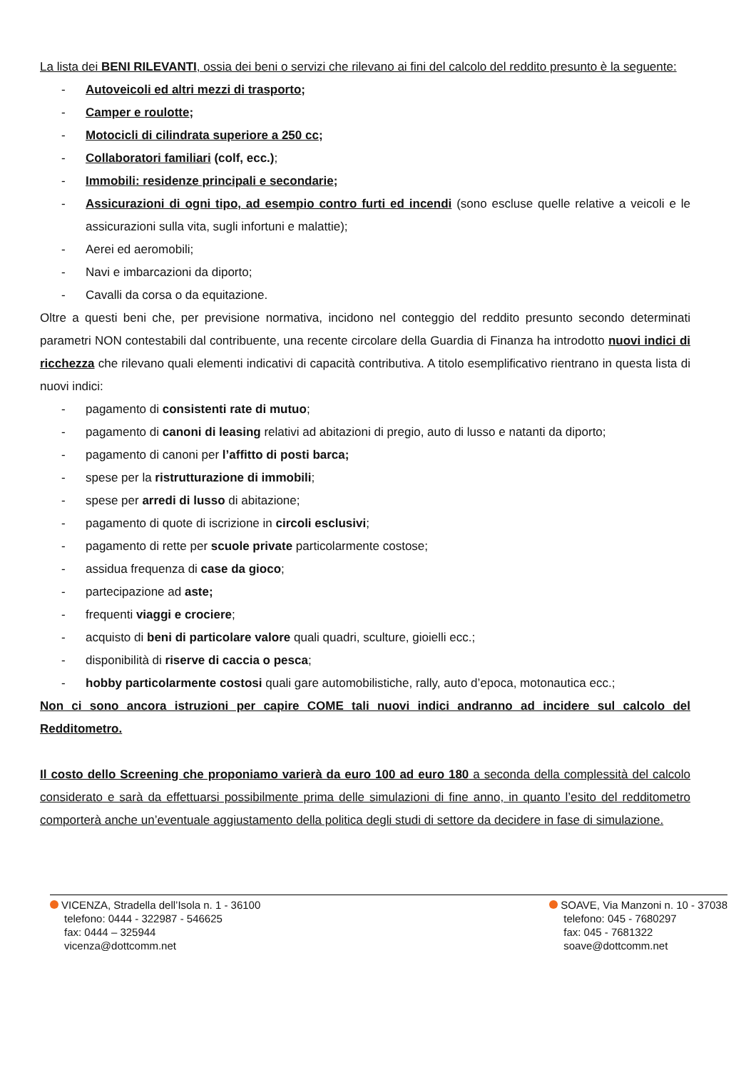La lista dei BENI RILEVANTI, ossia dei beni o servizi che rilevano ai fini del calcolo del reddito presunto è la seguente:
- Autoveicoli ed altri mezzi di trasporto;
- Camper e roulotte;
- Motocicli di cilindrata superiore a 250 cc;
- Collaboratori familiari (colf, ecc.);
- Immobili: residenze principali e secondarie;
- Assicurazioni di ogni tipo, ad esempio contro furti ed incendi (sono escluse quelle relative a veicoli e le assicurazioni sulla vita, sugli infortuni e malattie);
- Aerei ed aeromobili;
- Navi e imbarcazioni da diporto;
- Cavalli da corsa o da equitazione.
Oltre a questi beni che, per previsione normativa, incidono nel conteggio del reddito presunto secondo determinati parametri NON contestabili dal contribuente, una recente circolare della Guardia di Finanza ha introdotto nuovi indici di ricchezza che rilevano quali elementi indicativi di capacità contributiva. A titolo esemplificativo rientrano in questa lista di nuovi indici:
- pagamento di consistenti rate di mutuo;
- pagamento di canoni di leasing relativi ad abitazioni di pregio, auto di lusso e natanti da diporto;
- pagamento di canoni per l’affitto di posti barca;
- spese per la ristrutturazione di immobili;
- spese per arredi di lusso di abitazione;
- pagamento di quote di iscrizione in circoli esclusivi;
- pagamento di rette per scuole private particolarmente costose;
- assidua frequenza di case da gioco;
- partecipazione ad aste;
- frequenti viaggi e crociere;
- acquisto di beni di particolare valore quali quadri, sculture, gioielli ecc.;
- disponibilità di riserve di caccia o pesca;
- hobby particolarmente costosi quali gare automobilistiche, rally, auto d’epoca, motonautica ecc.;
Non ci sono ancora istruzioni per capire COME tali nuovi indici andranno ad incidere sul calcolo del Redditometro.
Il costo dello Screening che proponiamo varierà da euro 100 ad euro 180 a seconda della complessità del calcolo considerato e sarà da effettuarsi possibilmente prima delle simulazioni di fine anno, in quanto l’esito del redditometro comporterà anche un’eventuale aggiustamento della politica degli studi di settore da decidere in fase di simulazione.
VICENZA, Stradella dell’Isola n. 1 - 36100
telefono: 0444 - 322987 - 546625
fax: 0444 – 325944
vicenza@dottcomm.net
SOAVE, Via Manzoni n. 10 - 37038
telefono: 045 - 7680297
fax: 045 - 7681322
soave@dottcomm.net